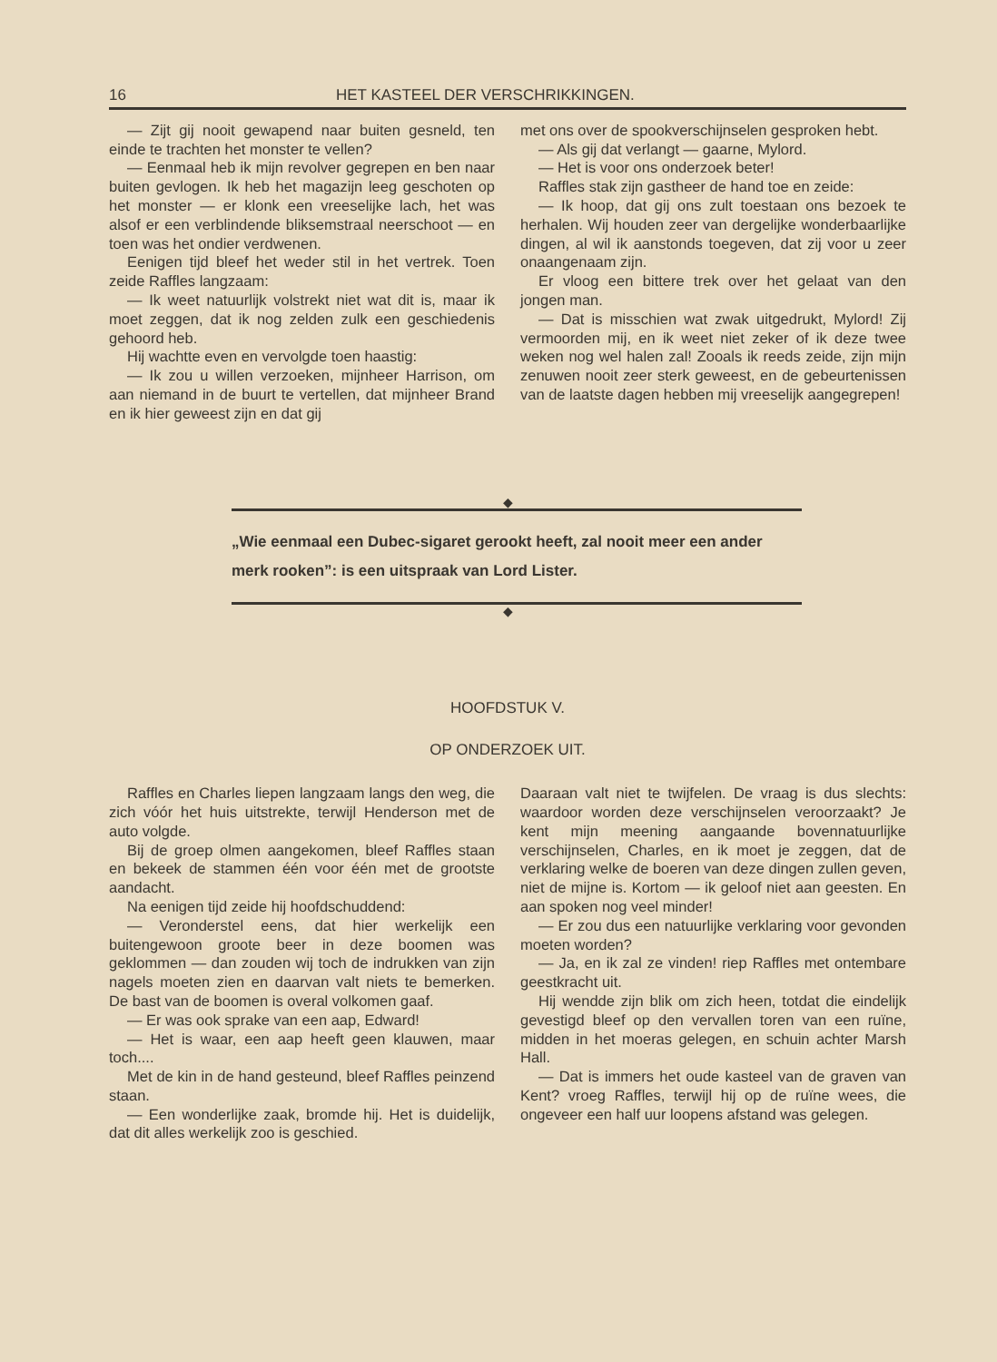16 HET KASTEEL DER VERSCHRIKKINGEN.
— Zijt gij nooit gewapend naar buiten gesneld, ten einde te trachten het monster te vellen?
— Eenmaal heb ik mijn revolver gegrepen en ben naar buiten gevlogen. Ik heb het magazijn leeg geschoten op het monster — er klonk een vreeselijke lach, het was alsof er een verblindende bliksemstraal neerschoot — en toen was het ondier verdwenen.
Eenigen tijd bleef het weder stil in het vertrek. Toen zeide Raffles langzaam:
— Ik weet natuurlijk volstrekt niet wat dit is, maar ik moet zeggen, dat ik nog zelden zulk een geschiedenis gehoord heb.
Hij wachtte even en vervolgde toen haastig:
— Ik zou u willen verzoeken, mijnheer Harrison, om aan niemand in de buurt te vertellen, dat mijnheer Brand en ik hier geweest zijn en dat gij
met ons over de spookverschijnselen gesproken hebt.
— Als gij dat verlangt — gaarne, Mylord.
— Het is voor ons onderzoek beter!
Raffles stak zijn gastheer de hand toe en zeide:
— Ik hoop, dat gij ons zult toestaan ons bezoek te herhalen. Wij houden zeer van dergelijke wonderbaarlijke dingen, al wil ik aanstonds toegeven, dat zij voor u zeer onaangenaam zijn.
Er vloog een bittere trek over het gelaat van den jongen man.
— Dat is misschien wat zwak uitgedrukt, Mylord! Zij vermoorden mij, en ik weet niet zeker of ik deze twee weken nog wel halen zal! Zooals ik reeds zeide, zijn mijn zenuwen nooit zeer sterk geweest, en de gebeurtenissen van de laatste dagen hebben mij vreeselijk aangegrepen!
◆
„Wie eenmaal een Dubec-sigaret gerookt heeft, zal nooit meer een ander merk rooken”: is een uitspraak van Lord Lister.
◆
HOOFDSTUK V.
OP ONDERZOEK UIT.
Raffles en Charles liepen langzaam langs den weg, die zich vóór het huis uitstrekte, terwijl Henderson met de auto volgde.
Bij de groep olmen aangekomen, bleef Raffles staan en bekeek de stammen één voor één met de grootste aandacht.
Na eenigen tijd zeide hij hoofdschuddend:
— Veronderstel eens, dat hier werkelijk een buitengewoon groote beer in deze boomen was geklommen — dan zouden wij toch de indrukken van zijn nagels moeten zien en daarvan valt niets te bemerken. De bast van de boomen is overal volkomen gaaf.
— Er was ook sprake van een aap, Edward!
— Het is waar, een aap heeft geen klauwen, maar toch....
Met de kin in de hand gesteund, bleef Raffles peinzend staan.
— Een wonderlijke zaak, bromde hij. Het is duidelijk, dat dit alles werkelijk zoo is geschied.
Daaraan valt niet te twijfelen. De vraag is dus slechts: waardoor worden deze verschijnselen veroorzaakt? Je kent mijn meening aangaande bovennatuurlijke verschijnselen, Charles, en ik moet je zeggen, dat de verklaring welke de boeren van deze dingen zullen geven, niet de mijne is. Kortom — ik geloof niet aan geesten. En aan spoken nog veel minder!
— Er zou dus een natuurlijke verklaring voor gevonden moeten worden?
— Ja, en ik zal ze vinden! riep Raffles met ontembare geestkracht uit.
Hij wendde zijn blik om zich heen, totdat die eindelijk gevestigd bleef op den vervallen toren van een ruïne, midden in het moeras gelegen, en schuin achter Marsh Hall.
— Dat is immers het oude kasteel van de graven van Kent? vroeg Raffles, terwijl hij op de ruïne wees, die ongeveer een half uur loopens afstand was gelegen.